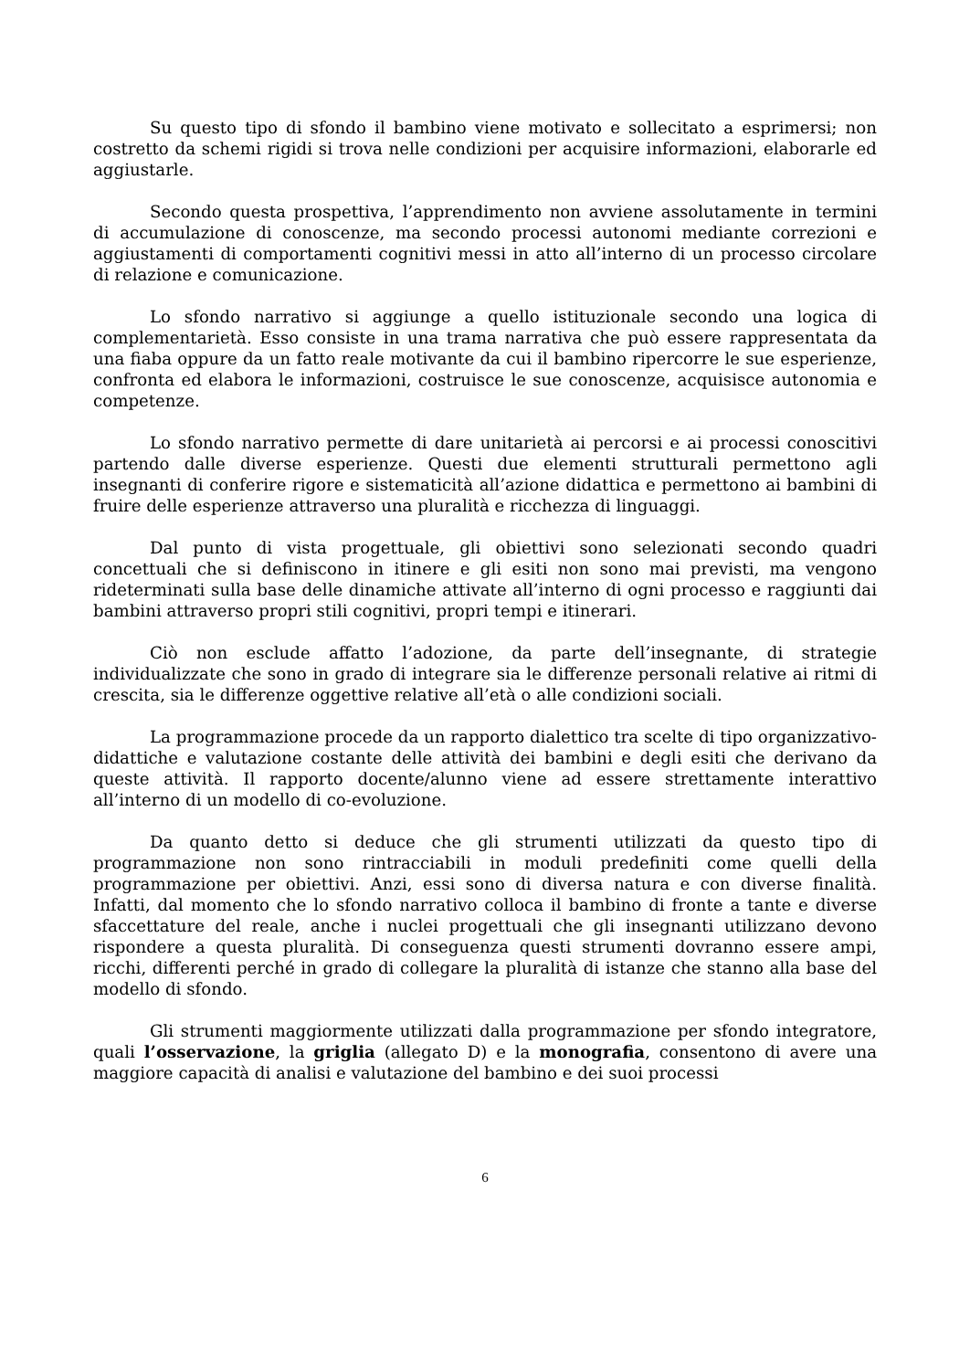Su questo tipo di sfondo il bambino viene motivato e sollecitato a esprimersi; non costretto da schemi rigidi si trova nelle condizioni per acquisire informazioni, elaborarle ed aggiustarle.
Secondo questa prospettiva, l’apprendimento non avviene assolutamente in termini di accumulazione di conoscenze, ma secondo processi autonomi mediante correzioni e aggiustamenti di comportamenti cognitivi messi in atto all’interno di un processo circolare di relazione e comunicazione.
Lo sfondo narrativo si aggiunge a quello istituzionale secondo una logica di complementarietà. Esso consiste in una trama narrativa che può essere rappresentata da una fiaba oppure da un fatto reale motivante da cui il bambino ripercorre le sue esperienze, confronta ed elabora le informazioni, costruisce le sue conoscenze, acquisisce autonomia e competenze.
Lo sfondo narrativo permette di dare unitarietà ai percorsi e ai processi conoscitivi partendo dalle diverse esperienze. Questi due elementi strutturali permettono agli insegnanti di conferire rigore e sistematicità all’azione didattica e permettono ai bambini di fruire delle esperienze attraverso una pluralità e ricchezza di linguaggi.
Dal punto di vista progettuale, gli obiettivi sono selezionati secondo quadri concettuali che si definiscono in itinere e gli esiti non sono mai previsti, ma vengono rideterminati sulla base delle dinamiche attivate all’interno di ogni processo e raggiunti dai bambini attraverso propri stili cognitivi, propri tempi e itinerari.
Ciò non esclude affatto l’adozione, da parte dell’insegnante, di strategie individualizzate che sono in grado di integrare sia le differenze personali relative ai ritmi di crescita, sia le differenze oggettive relative all’età o alle condizioni sociali.
La programmazione procede da un rapporto dialettico tra scelte di tipo organizzativo-didattiche e valutazione costante delle attività dei bambini e degli esiti che derivano da queste attività. Il rapporto docente/alunno viene ad essere strettamente interattivo all’interno di un modello di co-evoluzione.
Da quanto detto si deduce che gli strumenti utilizzati da questo tipo di programmazione non sono rintracciabili in moduli predefiniti come quelli della programmazione per obiettivi. Anzi, essi sono di diversa natura e con diverse finalità. Infatti, dal momento che lo sfondo narrativo colloca il bambino di fronte a tante e diverse sfaccettature del reale, anche i nuclei progettuali che gli insegnanti utilizzano devono rispondere a questa pluralità. Di conseguenza questi strumenti dovranno essere ampi, ricchi, differenti perché in grado di collegare la pluralità di istanze che stanno alla base del modello di sfondo.
Gli strumenti maggiormente utilizzati dalla programmazione per sfondo integratore, quali l’osservazione, la griglia (allegato D) e la monografia, consentono di avere una maggiore capacità di analisi e valutazione del bambino e dei suoi processi
6